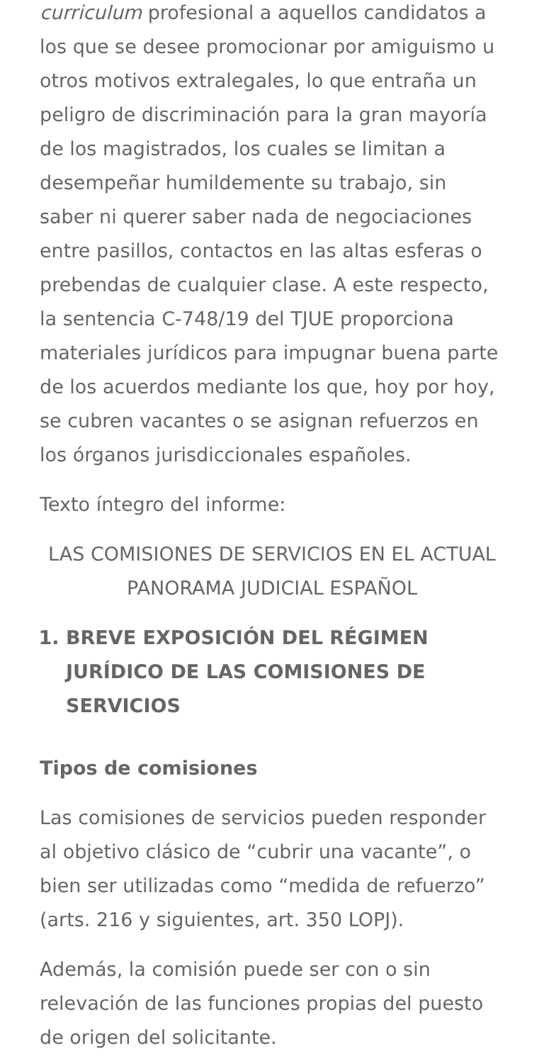curriculum profesional a aquellos candidatos a los que se desee promocionar por amiguismo u otros motivos extralegales, lo que entraña un peligro de discriminación para la gran mayoría de los magistrados, los cuales se limitan a desempeñar humildemente su trabajo, sin saber ni querer saber nada de negociaciones entre pasillos, contactos en las altas esferas o prebendas de cualquier clase. A este respecto, la sentencia C-748/19 del TJUE proporciona materiales jurídicos para impugnar buena parte de los acuerdos mediante los que, hoy por hoy, se cubren vacantes o se asignan refuerzos en los órganos jurisdiccionales españoles.
Texto íntegro del informe:
LAS COMISIONES DE SERVICIOS EN EL ACTUAL PANORAMA JUDICIAL ESPAÑOL
1. BREVE EXPOSICIÓN DEL RÉGIMEN JURÍDICO DE LAS COMISIONES DE SERVICIOS
Tipos de comisiones
Las comisiones de servicios pueden responder al objetivo clásico de “cubrir una vacante”, o bien ser utilizadas como “medida de refuerzo” (arts. 216 y siguientes, art. 350 LOPJ).
Además, la comisión puede ser con o sin relevación de las funciones propias del puesto de origen del solicitante.